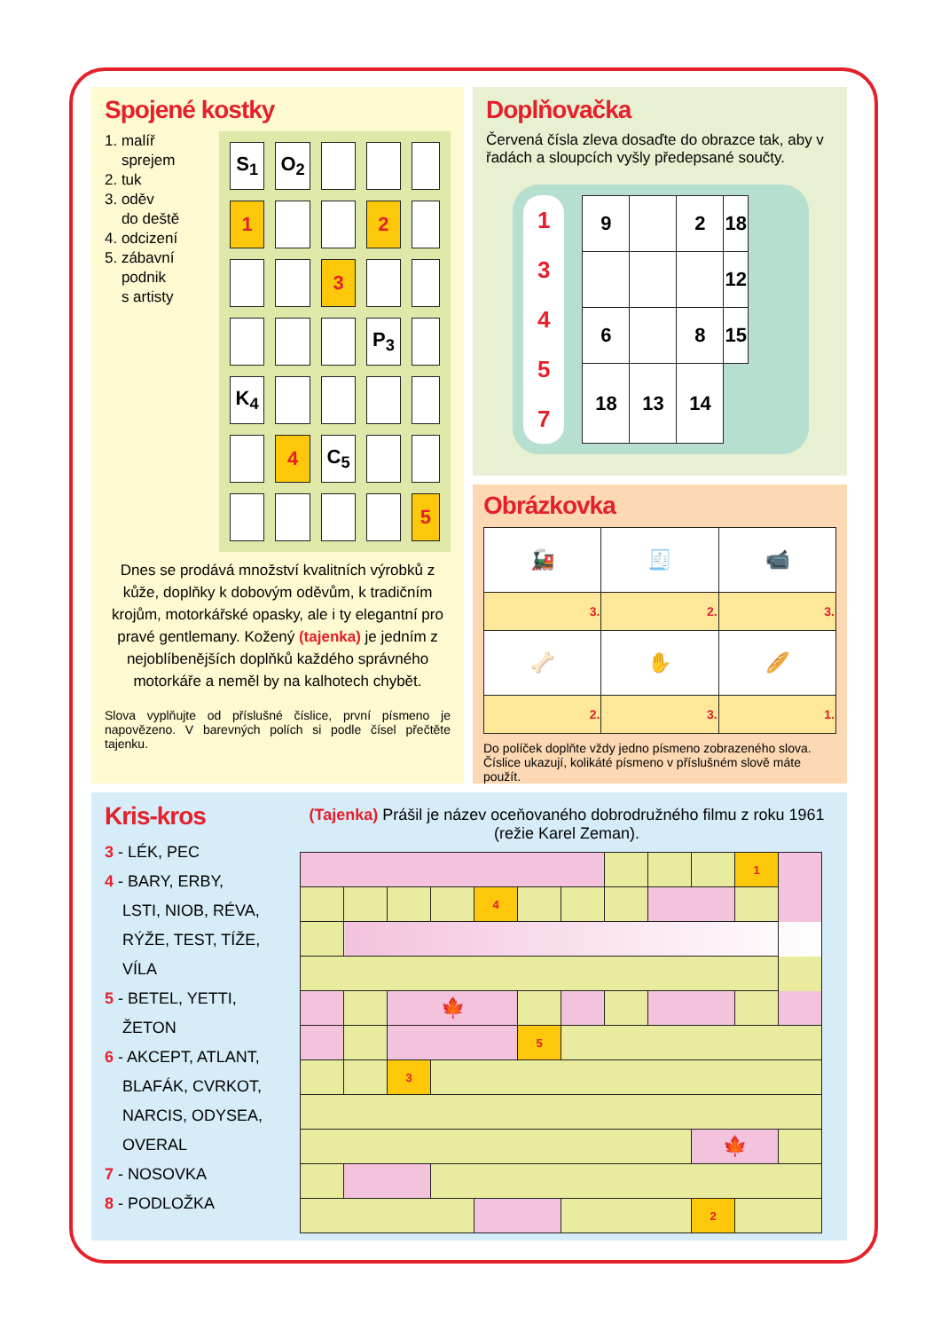Spojené kostky
1. malíř
sprejem
2. tuk
3. oděv
do deště
4. odcizení
5. zábavní
podnik
s artisty
| S<sub>1</sub> | O<sub>2</sub> | | | |
| 1 | | | 2 | |
| | | 3 | | |
| | | | P<sub>3</sub> | |
| K<sub>4</sub> | | | | |
| | 4 | C<sub>5</sub> | | |
| | | | | 5 |
Dnes se prodává množství kvalitních výrobků z kůže, doplňky k dobovým oděvům, k tradičním krojům, motorkářské opasky, ale i ty elegantní pro pravé gentlemany. Kožený (tajenka) je jedním z nejoblíbenějších doplňků každého správného motorkáře a neměl by na kalhotech chybět.
Slova vyplňujte od příslušné číslice, první písmeno je napovězeno. V barevných polích si podle čísel přečtěte tajenku.
Doplňovačka
Červená čísla zleva dosaďte do obrazce tak, aby v řadách a sloupcích vyšly předepsané součty.
1
3
4
5
7
| 9 | | 2 | 18 |
| | | | 12 |
| 6 | | 8 | 15 |
| 18 | 13 | 14 | |
Obrázkovka
| 🚂 | 🧾 | 📹 |
| 3. | 2. | 3. |
| 🦴 | ✋ | 🥖 |
| 2. | 3. | 1. |
Do políček doplňte vždy jedno písmeno zobrazeného slova. Číslice ukazují, kolikáté písmeno v příslušném slově máte použít.
Kris-kros
3 - LÉK, PEC
4 - BARY, ERBY,
LSTI, NIOB, RÉVA,
RÝŽE, TEST, TÍŽE,
VÍLA
5 - BETEL, YETTI,
ŽETON
6 - AKCEPT, ATLANT,
BLAFÁK, CVRKOT,
NARCIS, ODYSEA,
OVERAL
7 - NOSOVKA
8 - PODLOŽKA
(Tajenka) Prášil je název oceňovaného dobrodružného filmu z roku 1961 (režie Karel Zeman).
| | | | | | | | | | | 1 | |
| | | | | 4 | | | | | | | |
| | | 🍁 | | | | | | | | | |
| | | | | | 5 | | | | | | |
| | | 3 | | | | | | | | | |
| | | | | | | | | | 🍁 | | |
| | | | | | | | | | 2 | | |